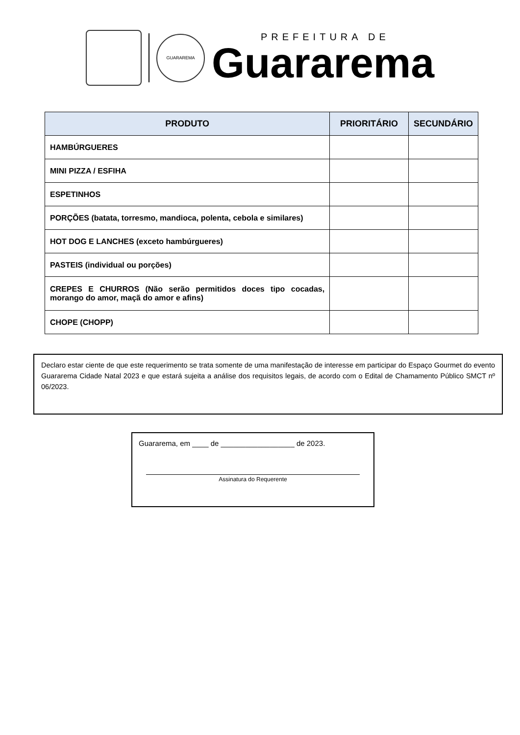GUARAREMA
PREFEITURA DE
Guararema
| PRODUTO | PRIORITÁRIO | SECUNDÁRIO |
| --- | --- | --- |
| HAMBÚRGUERES | | |
| MINI PIZZA / ESFIHA | | |
| ESPETINHOS | | |
| PORÇÕES (batata, torresmo, mandioca, polenta, cebola e similares) | | |
| HOT DOG E LANCHES (exceto hambúrgueres) | | |
| PASTEIS (individual ou porções) | | |
| CREPES E CHURROS (Não serão permitidos doces tipo cocadas, morango do amor, maçã do amor e afins) | | |
| CHOPE (CHOPP) | | |
Declaro estar ciente de que este requerimento se trata somente de uma manifestação de interesse em participar do Espaço Gourmet do evento Guararema Cidade Natal 2023 e que estará sujeita a análise dos requisitos legais, de acordo com o Edital de Chamamento Público SMCT nº 06/2023.
Guararema, em ____ de __________________ de 2023.
Assinatura do Requerente